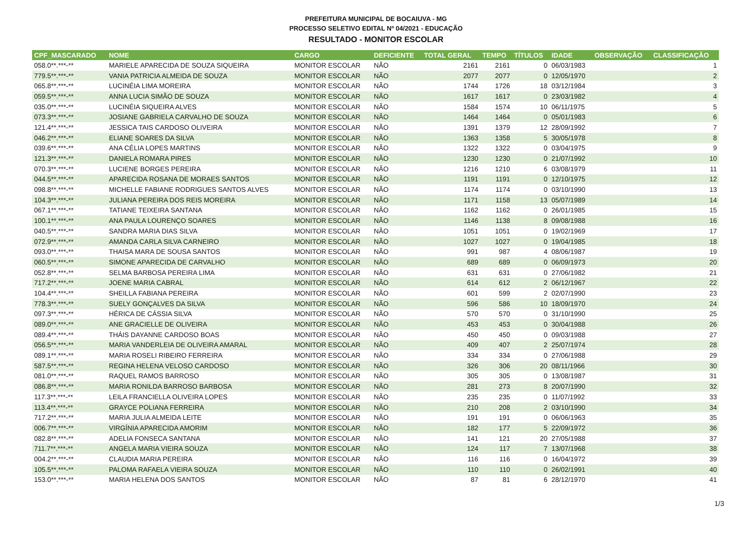PREFEITURA MUNICIPAL DE BOCAIUVA - MG
PROCESSO SELETIVO EDITAL Nº 04/2021 - EDUCAÇÃO
RESULTADO - MONITOR ESCOLAR
| CPF_MASCARADO | NOME | CARGO | DEFICIENTE | TOTAL GERAL | TEMPO | TÍTULOS | IDADE | OBSERVAÇÃO | CLASSIFICAÇÃO |
| --- | --- | --- | --- | --- | --- | --- | --- | --- | --- |
| 058.0**.***-** | MARIELE APARECIDA DE SOUZA SIQUEIRA | MONITOR ESCOLAR | NÃO | 2161 | 2161 | 0 | 06/03/1983 | | 1 |
| 779.5**.***-** | VANIA PATRICIA ALMEIDA DE SOUZA | MONITOR ESCOLAR | NÃO | 2077 | 2077 | 0 | 12/05/1970 | | 2 |
| 065.8**.***-** | LUCINÉIA LIMA MOREIRA | MONITOR ESCOLAR | NÃO | 1744 | 1726 | 18 | 03/12/1984 | | 3 |
| 059.5**.***-** | ANNA LUCIA SIMÃO DE SOUZA | MONITOR ESCOLAR | NÃO | 1617 | 1617 | 0 | 23/03/1982 | | 4 |
| 035.0**.***-** | LUCINÉIA SIQUEIRA ALVES | MONITOR ESCOLAR | NÃO | 1584 | 1574 | 10 | 06/11/1975 | | 5 |
| 073.3**.***-** | JOSIANE GABRIELA CARVALHO DE SOUZA | MONITOR ESCOLAR | NÃO | 1464 | 1464 | 0 | 05/01/1983 | | 6 |
| 121.4**.***-** | JESSICA TAIS CARDOSO OLIVEIRA | MONITOR ESCOLAR | NÃO | 1391 | 1379 | 12 | 28/09/1992 | | 7 |
| 046.2**.***-** | ELIANE SOARES DA SILVA | MONITOR ESCOLAR | NÃO | 1363 | 1358 | 5 | 30/05/1978 | | 8 |
| 039.6**.***-** | ANA CÉLIA LOPES MARTINS | MONITOR ESCOLAR | NÃO | 1322 | 1322 | 0 | 03/04/1975 | | 9 |
| 121.3**.***-** | DANIELA ROMARA PIRES | MONITOR ESCOLAR | NÃO | 1230 | 1230 | 0 | 21/07/1992 | | 10 |
| 070.3**.***-** | LUCIENE BORGES PEREIRA | MONITOR ESCOLAR | NÃO | 1216 | 1210 | 6 | 03/08/1979 | | 11 |
| 044.5**.***-** | APARECIDA ROSANA DE MORAES SANTOS | MONITOR ESCOLAR | NÃO | 1191 | 1191 | 0 | 12/10/1975 | | 12 |
| 098.8**.***-** | MICHELLE FABIANE RODRIGUES SANTOS ALVES | MONITOR ESCOLAR | NÃO | 1174 | 1174 | 0 | 03/10/1990 | | 13 |
| 104.3**.***-** | JULIANA PEREIRA DOS REIS MOREIRA | MONITOR ESCOLAR | NÃO | 1171 | 1158 | 13 | 05/07/1989 | | 14 |
| 067.1**.***-** | TATIANE TEIXEIRA SANTANA | MONITOR ESCOLAR | NÃO | 1162 | 1162 | 0 | 26/01/1985 | | 15 |
| 100.1**.***-** | ANA PAULA LOURENÇO SOARES | MONITOR ESCOLAR | NÃO | 1146 | 1138 | 8 | 09/08/1988 | | 16 |
| 040.5**.***-** | SANDRA MARIA DIAS SILVA | MONITOR ESCOLAR | NÃO | 1051 | 1051 | 0 | 19/02/1969 | | 17 |
| 072.9**.***-** | AMANDA CARLA SILVA CARNEIRO | MONITOR ESCOLAR | NÃO | 1027 | 1027 | 0 | 19/04/1985 | | 18 |
| 093.0**.***-** | THAISA MARA DE SOUSA SANTOS | MONITOR ESCOLAR | NÃO | 991 | 987 | 4 | 08/06/1987 | | 19 |
| 060.5**.***-** | SIMONE APARECIDA DE CARVALHO | MONITOR ESCOLAR | NÃO | 689 | 689 | 0 | 06/09/1973 | | 20 |
| 052.8**.***-** | SELMA BARBOSA PEREIRA LIMA | MONITOR ESCOLAR | NÃO | 631 | 631 | 0 | 27/06/1982 | | 21 |
| 717.2**.***-** | JOENE MARIA CABRAL | MONITOR ESCOLAR | NÃO | 614 | 612 | 2 | 06/12/1967 | | 22 |
| 104.4**.***-** | SHEILLA FABIANA PEREIRA | MONITOR ESCOLAR | NÃO | 601 | 599 | 2 | 02/07/1990 | | 23 |
| 778.3**.***-** | SUELY GONÇALVES DA SILVA | MONITOR ESCOLAR | NÃO | 596 | 586 | 10 | 18/09/1970 | | 24 |
| 097.3**.***-** | HÉRICA DE CÁSSIA SILVA | MONITOR ESCOLAR | NÃO | 570 | 570 | 0 | 31/10/1990 | | 25 |
| 089.0**.***-** | ANE GRACIELLE DE OLIVEIRA | MONITOR ESCOLAR | NÃO | 453 | 453 | 0 | 30/04/1988 | | 26 |
| 089.4**.***-** | THÁIS DAYANNE CARDOSO BOAS | MONITOR ESCOLAR | NÃO | 450 | 450 | 0 | 09/03/1988 | | 27 |
| 056.5**.***-** | MARIA VANDERLEIA DE OLIVEIRA AMARAL | MONITOR ESCOLAR | NÃO | 409 | 407 | 2 | 25/07/1974 | | 28 |
| 089.1**.***-** | MARIA ROSELI RIBEIRO FERREIRA | MONITOR ESCOLAR | NÃO | 334 | 334 | 0 | 27/06/1988 | | 29 |
| 587.5**.***-** | REGINA HELENA VELOSO CARDOSO | MONITOR ESCOLAR | NÃO | 326 | 306 | 20 | 08/11/1966 | | 30 |
| 081.0**.***-** | RAQUEL RAMOS BARROSO | MONITOR ESCOLAR | NÃO | 305 | 305 | 0 | 13/08/1987 | | 31 |
| 086.8**.***-** | MARIA RONILDA BARROSO BARBOSA | MONITOR ESCOLAR | NÃO | 281 | 273 | 8 | 20/07/1990 | | 32 |
| 117.3**.***-** | LEILA FRANCIELLA OLIVEIRA LOPES | MONITOR ESCOLAR | NÃO | 235 | 235 | 0 | 11/07/1992 | | 33 |
| 113.4**.***-** | GRAYCE POLIANA FERREIRA | MONITOR ESCOLAR | NÃO | 210 | 208 | 2 | 03/10/1990 | | 34 |
| 717.2**.***-** | MARIA JULIA ALMEIDA LEITE | MONITOR ESCOLAR | NÃO | 191 | 191 | 0 | 06/06/1963 | | 35 |
| 006.7**.***-** | VIRGÍNIA APARECIDA AMORIM | MONITOR ESCOLAR | NÃO | 182 | 177 | 5 | 22/09/1972 | | 36 |
| 082.8**.***-** | ADELIA FONSECA SANTANA | MONITOR ESCOLAR | NÃO | 141 | 121 | 20 | 27/05/1988 | | 37 |
| 711.7**.***-** | ANGELA MARIA VIEIRA SOUZA | MONITOR ESCOLAR | NÃO | 124 | 117 | 7 | 13/07/1968 | | 38 |
| 004.2**.***-** | CLAUDIA MARIA PEREIRA | MONITOR ESCOLAR | NÃO | 116 | 116 | 0 | 16/04/1972 | | 39 |
| 105.5**.***-** | PALOMA RAFAELA VIEIRA SOUZA | MONITOR ESCOLAR | NÃO | 110 | 110 | 0 | 26/02/1991 | | 40 |
| 153.0**.***-** | MARIA HELENA DOS SANTOS | MONITOR ESCOLAR | NÃO | 87 | 81 | 6 | 28/12/1970 | | 41 |
1/3